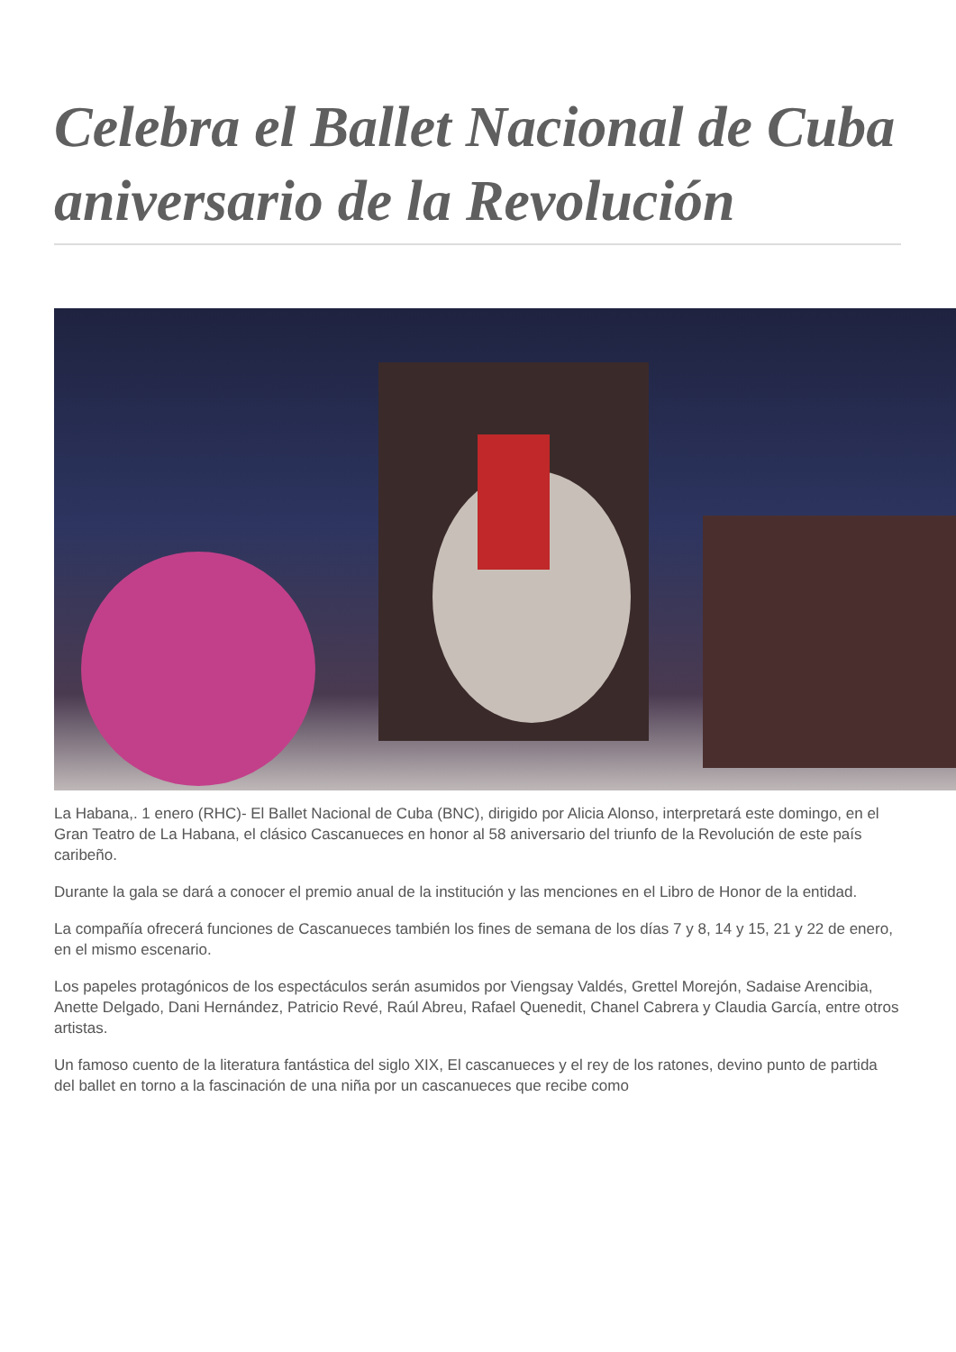Celebra el Ballet Nacional de Cuba aniversario de la Revolución
La Habana,. 1 enero (RHC)- El Ballet Nacional de Cuba (BNC), dirigido por Alicia Alonso, interpretará este domingo, en el Gran Teatro de La Habana, el clásico Cascanueces en honor al 58 aniversario del triunfo de la Revolución de este país caribeño.
Durante la gala se dará a conocer el premio anual de la institución y las menciones en el Libro de Honor de la entidad.
La compañía ofrecerá funciones de Cascanueces también los fines de semana de los días 7 y 8, 14 y 15, 21 y 22 de enero, en el mismo escenario.
Los papeles protagónicos de los espectáculos serán asumidos por Viengsay Valdés, Grettel Morejón, Sadaise Arencibia, Anette Delgado, Dani Hernández, Patricio Revé, Raúl Abreu, Rafael Quenedit, Chanel Cabrera y Claudia García, entre otros artistas.
Un famoso cuento de la literatura fantástica del siglo XIX, El cascanueces y el rey de los ratones, devino punto de partida del ballet en torno a la fascinación de una niña por un cascanueces que recibe como